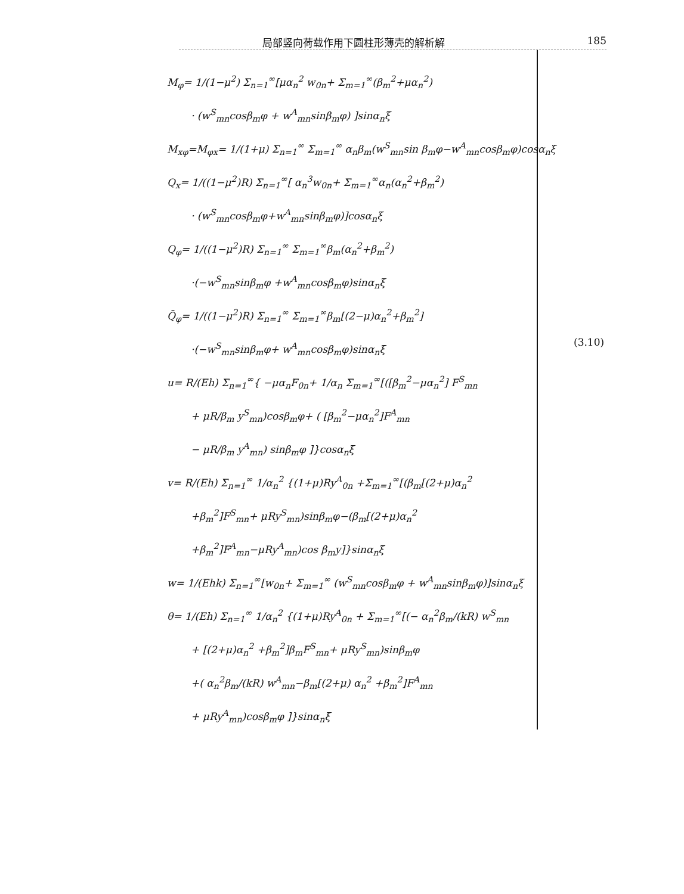局部竖向荷载作用下圆柱形薄壳的解析解 185
M<sub>φ</sub>= 1/(1−μ<sup>2</sup>) Σ<sub>n=1</sub><sup>∞</sup>[μα<sub>n</sub><sup>2</sup> w<sub>0n</sub>+ Σ<sub>m=1</sub><sup>∞</sup>(β<sub>m</sub><sup>2</sup>+μα<sub>n</sub><sup>2</sup>)
· (w<sup>S</sup><sub>mn</sub>cosβ<sub>m</sub>φ + w<sup>A</sup><sub>mn</sub>sinβ<sub>m</sub>φ) ]sinα<sub>n</sub>ξ
M<sub>xφ</sub>=M<sub>φx</sub>= 1/(1+μ) Σ<sub>n=1</sub><sup>∞</sup> Σ<sub>m=1</sub><sup>∞</sup> α<sub>n</sub>β<sub>m</sub>(w<sup>S</sup><sub>mn</sub>sin β<sub>m</sub>φ−w<sup>A</sup><sub>mn</sub>cosβ<sub>m</sub>φ)cosα<sub>n</sub>ξ
Q<sub>x</sub>= 1/((1−μ<sup>2</sup>)R) Σ<sub>n=1</sub><sup>∞</sup>[ α<sub>n</sub><sup>3</sup>w<sub>0n</sub>+ Σ<sub>m=1</sub><sup>∞</sup>α<sub>n</sub>(α<sub>n</sub><sup>2</sup>+β<sub>m</sub><sup>2</sup>)
· (w<sup>S</sup><sub>mn</sub>cosβ<sub>m</sub>φ+w<sup>A</sup><sub>mn</sub>sinβ<sub>m</sub>φ)]cosα<sub>n</sub>ξ
Q<sub>φ</sub>= 1/((1−μ<sup>2</sup>)R) Σ<sub>n=1</sub><sup>∞</sup> Σ<sub>m=1</sub><sup>∞</sup>β<sub>m</sub>(α<sub>n</sub><sup>2</sup>+β<sub>m</sub><sup>2</sup>)
·(−w<sup>S</sup><sub>mn</sub>sinβ<sub>m</sub>φ +w<sup>A</sup><sub>mn</sub>cosβ<sub>m</sub>φ)sinα<sub>n</sub>ξ
Q̄<sub>φ</sub>= 1/((1−μ<sup>2</sup>)R) Σ<sub>n=1</sub><sup>∞</sup> Σ<sub>m=1</sub><sup>∞</sup>β<sub>m</sub>[(2−μ)α<sub>n</sub><sup>2</sup>+β<sub>m</sub><sup>2</sup>]
·(−w<sup>S</sup><sub>mn</sub>sinβ<sub>m</sub>φ+ w<sup>A</sup><sub>mn</sub>cosβ<sub>m</sub>φ)sinα<sub>n</sub>ξ
u= R/(Eh) Σ<sub>n=1</sub><sup>∞</sup>{ −μα<sub>n</sub>F<sub>0n</sub>+ 1/α<sub>n</sub> Σ<sub>m=1</sub><sup>∞</sup>[([β<sub>m</sub><sup>2</sup>−μα<sub>n</sub><sup>2</sup>] F<sup>S</sup><sub>mn</sub>
+ μR/β<sub>m</sub> y<sup>S</sup><sub>mn</sub>)cosβ<sub>m</sub>φ+ ( [β<sub>m</sub><sup>2</sup>−μα<sub>n</sub><sup>2</sup>]F<sup>A</sup><sub>mn</sub>
− μR/β<sub>m</sub> y<sup>A</sup><sub>mn</sub>) sinβ<sub>m</sub>φ ]}cosα<sub>n</sub>ξ
v= R/(Eh) Σ<sub>n=1</sub><sup>∞</sup> 1/α<sub>n</sub><sup>2</sup> {(1+μ)Ry<sup>A</sup><sub>0n</sub> +Σ<sub>m=1</sub><sup>∞</sup>[(β<sub>m</sub>[(2+μ)α<sub>n</sub><sup>2</sup>
+β<sub>m</sub><sup>2</sup>]F<sup>S</sup><sub>mn</sub>+ μRy<sup>S</sup><sub>mn</sub>)sinβ<sub>m</sub>φ−(β<sub>m</sub>[(2+μ)α<sub>n</sub><sup>2</sup>
+β<sub>m</sub><sup>2</sup>]F<sup>A</sup><sub>mn</sub>−μRy<sup>A</sup><sub>mn</sub>)cos β<sub>m</sub>y]}sinα<sub>n</sub>ξ
w= 1/(Ehk) Σ<sub>n=1</sub><sup>∞</sup>[w<sub>0n</sub>+ Σ<sub>m=1</sub><sup>∞</sup> (w<sup>S</sup><sub>mn</sub>cosβ<sub>m</sub>φ + w<sup>A</sup><sub>mn</sub>sinβ<sub>m</sub>φ)]sinα<sub>n</sub>ξ
θ= 1/(Eh) Σ<sub>n=1</sub><sup>∞</sup> 1/α<sub>n</sub><sup>2</sup> {(1+μ)Ry<sup>A</sup><sub>0n</sub> + Σ<sub>m=1</sub><sup>∞</sup>[(− α<sub>n</sub><sup>2</sup>β<sub>m</sub>/(kR) w<sup>S</sup><sub>mn</sub>
+ [(2+μ)α<sub>n</sub><sup>2</sup> +β<sub>m</sub><sup>2</sup>]β<sub>m</sub>F<sup>S</sup><sub>mn</sub>+ μRy<sup>S</sup><sub>mn</sub>)sinβ<sub>m</sub>φ
+( α<sub>n</sub><sup>2</sup>β<sub>m</sub>/(kR) w<sup>A</sup><sub>mn</sub>−β<sub>m</sub>[(2+μ) α<sub>n</sub><sup>2</sup> +β<sub>m</sub><sup>2</sup>]F<sup>A</sup><sub>mn</sub>
+ μRy<sup>A</sup><sub>mn</sub>)cosβ<sub>m</sub>φ ]}sinα<sub>n</sub>ξ
(3.10)